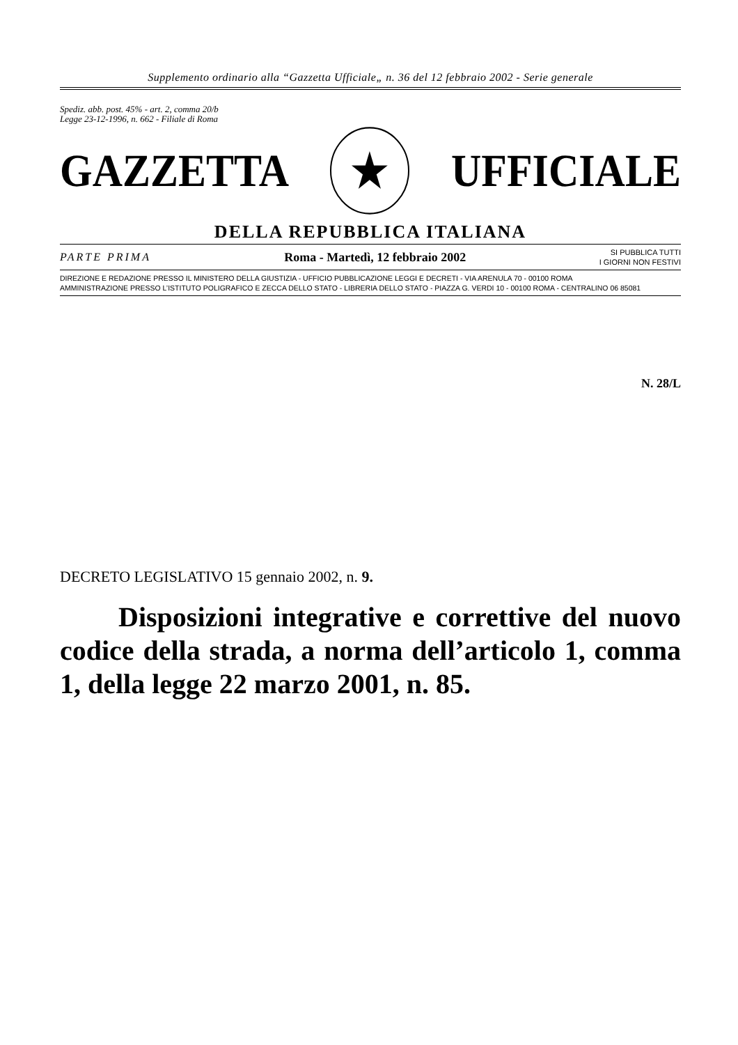Supplemento ordinario alla “Gazzetta Ufficiale„ n. 36 del 12 febbraio 2002 - Serie generale
Spediz. abb. post. 45% - art. 2, comma 20/b
Legge 23-12-1996, n. 662 - Filiale di Roma
GAZZETTA ★ UFFICIALE
DELLA REPUBBLICA ITALIANA
PARTE PRIMA Roma - Martedì, 12 febbraio 2002 SI PUBBLICA TUTTI
I GIORNI NON FESTIVI
DIREZIONE E REDAZIONE PRESSO IL MINISTERO DELLA GIUSTIZIA - UFFICIO PUBBLICAZIONE LEGGI E DECRETI - VIA ARENULA 70 - 00100 ROMA
AMMINISTRAZIONE PRESSO L’ISTITUTO POLIGRAFICO E ZECCA DELLO STATO - LIBRERIA DELLO STATO - PIAZZA G. VERDI 10 - 00100 ROMA - CENTRALINO 06 85081
N. 28/L
DECRETO LEGISLATIVO 15 gennaio 2002, n. 9.
Disposizioni integrative e correttive del nuovo codice della strada, a norma dell’articolo 1, comma 1, della legge 22 marzo 2001, n. 85.